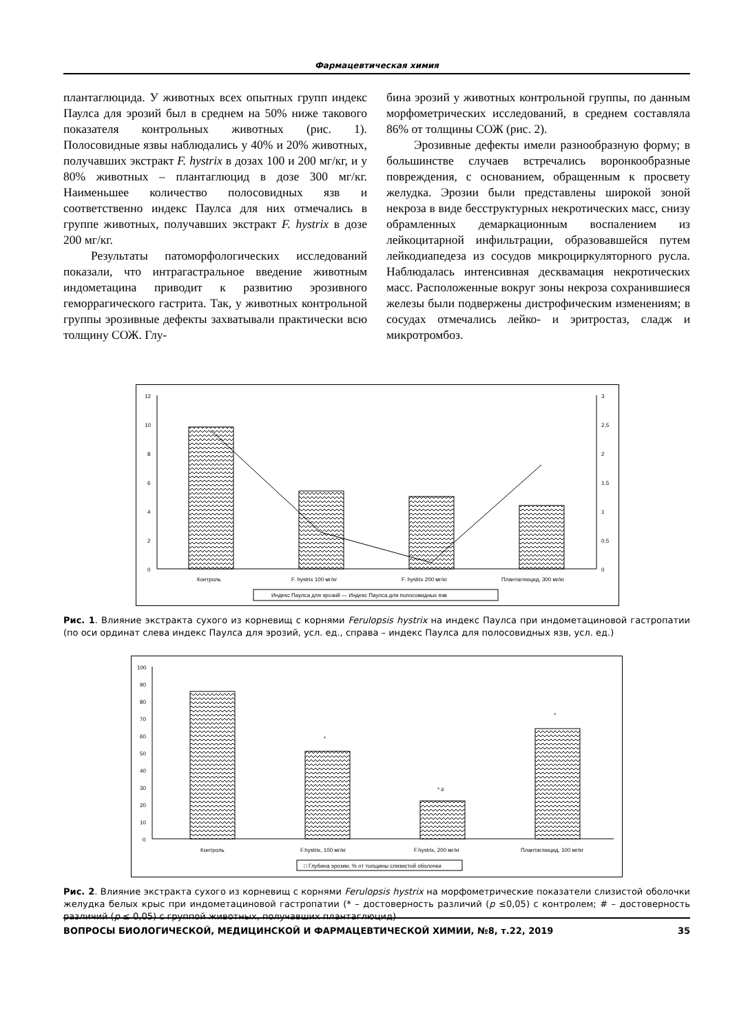Фармацевтическая химия
плантаглюцида. У животных всех опытных групп индекс Паулса для эрозий был в среднем на 50% ниже такового показателя контрольных животных (рис. 1). Полосовидные язвы наблюдались у 40% и 20% животных, получавших экстракт F. hystrix в дозах 100 и 200 мг/кг, и у 80% животных – плантаглюцид в дозе 300 мг/кг. Наименьшее количество полосовидных язв и соответственно индекс Паулса для них отмечались в группе животных, получавших экстракт F. hystrix в дозе 200 мг/кг.
Результаты патоморфологических исследований показали, что интрагастральное введение животным индометацина приводит к развитию эрозивного геморрагического гастрита. Так, у животных контрольной группы эрозивные дефекты захватывали практически всю толщину СОЖ. Глу-
бина эрозий у животных контрольной группы, по данным морфометрических исследований, в среднем составляла 86% от толщины СОЖ (рис. 2).
Эрозивные дефекты имели разнообразную форму; в большинстве случаев встречались воронкообразные повреждения, с основанием, обращенным к просвету желудка. Эрозии были представлены широкой зоной некроза в виде бесструктурных некротических масс, снизу обрамленных демаркационным воспалением из лейкоцитарной инфильтрации, образовавшейся путем лейкодиапедеза из сосудов микроциркуляторного русла. Наблюдалась интенсивная десквамация некротических масс. Расположенные вокруг зоны некроза сохранившиеся железы были подвержены дистрофическим изменениям; в сосудах отмечались лейко- и эритростаз, сладж и микротромбоз.
12
10
8
6
4
2
0
3
2,5
2
1,5
1
0,5
0
Контроль
F. hystrix 100 мг/кг
F. hystrix 200 мг/кг
Плантаглюцид, 300 мг/кг
Индекс Паулса для эрозий — Индекс Паулса для полосовидных язв
Рис. 1. Влияние экстракта сухого из корневищ с корнями Ferulopsis hystrix на индекс Паулса при индометациновой гастропатии (по оси ординат слева индекс Паулса для эрозий, усл. ед., справа – индекс Паулса для полосовидных язв, усл. ед.)
100
90
80
70
60
50
40
30
20
10
0
*
* #
*
Контроль
F.hystrix, 100 мг/кг
F.hystrix, 200 мг/кг
Плантаглюцид, 100 мг/кг
□ Глубина эрозии, % от толщины слизистой оболочки
Рис. 2. Влияние экстракта сухого из корневищ с корнями Ferulopsis hystrix на морфометрические показатели слизистой оболочки желудка белых крыс при индометациновой гастропатии (* – достоверность различий (p ≤0,05) с контролем; # – достоверность различий (p ≤ 0,05) с группой животных, получавших плантаглюцид)
ВОПРОСЫ БИОЛОГИЧЕСКОЙ, МЕДИЦИНСКОЙ И ФАРМАЦЕВТИЧЕСКОЙ ХИМИИ, №8, т.22, 2019 35